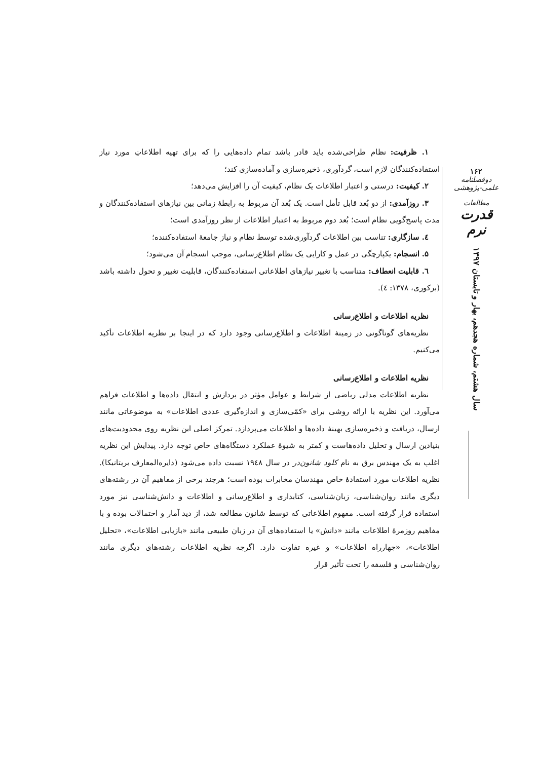۱. ظرفیت: نظام طراحی‌شده باید قادر باشد تمام داده‌هایی را که برای تهیه اطلاعاتِ مورد نیاز استفاده‌کنندگان لازم است، گردآوری، ذخیره‌سازی و آماده‌سازی کند؛
۲. کیفیت: درستی و اعتبار اطلاعات یک نظام، کیفیت آن را افزایش می‌دهد؛
۳. روزآمدی: از دو بُعد قابل تأمل است. یک بُعد آن مربوط به رابطهٔ زمانی بین نیازهای استفاده‌کنندگان و مدت پاسخ‌گویی نظام است؛ بُعد دوم مربوط به اعتبار اطلاعات از نظر روزآمدی است؛
٤. سازگاری: تناسب بین اطلاعات گردآوری‌شده توسط نظام و نیاز جامعهٔ استفاده‌کننده؛
۵. انسجام: یکپارچگی در عمل و کارایی یک نظام اطلاع‌رسانی، موجب انسجام آن می‌شود؛
٦. قابلیت انعطاف: متناسب با تغییر نیازهای اطلاعاتی استفاده‌کنندگان، قابلیت تغییر و تحول داشته باشد (برکوری، ۱۳۷۸: ٤).
نظریه اطلاعات و اطلاع‌رسانی
نظریه‌های گوناگونی در زمینهٔ اطلاعات و اطلاع‌رسانی وجود دارد که در اینجا بر نظریه اطلاعات تأکید می‌کنیم.
نظریه اطلاعات و اطلاع‌رسانی
نظریه اطلاعات مدلی ریاضی از شرایط و عوامل مؤثر در پردازش و انتقال داده‌ها و اطلاعات فراهم می‌آورد. این نظریه با ارائه روشی برای «کمّی‌سازی و اندازه‌گیری عددی اطلاعات» به موضوعاتی مانند ارسال، دریافت و ذخیره‌سازی بهینهٔ داده‌ها و اطلاعات می‌پردازد. تمرکز اصلی این نظریه روی محدودیت‌های بنیادین ارسال و تحلیل داده‌هاست و کمتر به شیوهٔ عملکرد دستگاه‌های خاص توجه دارد. پیدایش این نظریه اغلب به یک مهندس برق به نام کلود شانون‌در در سال ۱۹٤۸ نسبت داده می‌شود (دایره‌المعارف بریتانیکا). نظریه اطلاعات مورد استفادهٔ خاص مهندسان مخابرات بوده است؛ هرچند برخی از مفاهیم آن در رشته‌های دیگری مانند روان‌شناسی، زبان‌شناسی، کتابداری و اطلاع‌رسانی و اطلاعات و دانش‌شناسی نیز مورد استفاده قرار گرفته است. مفهوم اطلاعاتی که توسط شانون مطالعه شد، از دید آمار و احتمالات بوده و با مفاهیم روزمرهٔ اطلاعات مانند «دانش» یا استفاده‌های آن در زبان طبیعی مانند «بازیابی اطلاعات»، «تحلیل اطلاعات»، «چهارراه اطلاعات» و غیره تفاوت دارد. اگرچه نظریه اطلاعات رشته‌های دیگری مانند روان‌شناسی و فلسفه را تحت تأثیر قرار
۱۶۲
دوفصلنامه علمی-پژوهشی
مطالعات
قدرت نرم
سال هشتم، شماره هجدهم، بهار و تابستان ۱۳۹۷